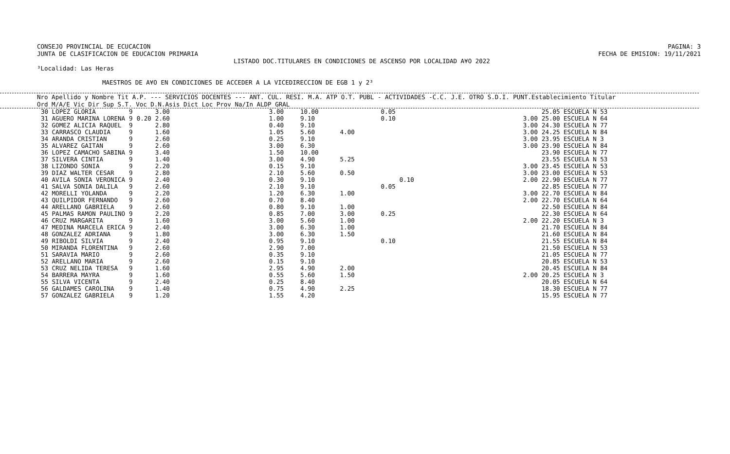CONSEJO PROVINCIAL DE ECUCACION
JUNTA DE CLASIFICACION DE EDUCACION PRIMARIA
PAGINA: 3
FECHA DE EMISION: 19/11/2021
LISTADO DOC.TITULARES EN CONDICIONES DE ASCENSO POR LOCALIDAD A¥O 2022
³Localidad: Las Heras
MAESTROS DE A¥O EN CONDICIONES DE ACCEDER A LA VICEDIRECCION DE EGB 1 y 2³
Nro Apellido y Nombre Tit A.P. --- SERVICIOS DOCENTES --- ANT. CUL. RESI. M.A. ATP O.T. PUBL - ACTIVIDADES -C.C. J.E. OTRO S.D.I. PUNT.Establecimiento Titular
Ord M/A/E Vic Dir Sup S.T. Voc D.N.Asis Dict Loc Prov Na/In ALDP GRAL
| 30 LOPEZ GLORIA | 9 | | 3.00 | 3.00 | 10.00 | | 0.05 | | | 25.05 ESCUELA N 53 |
| 31 AGUERO MARINA LORENA | 9 | 0.20 | 2.60 | 1.00 | 9.10 | | 0.10 | | 3.00 | 25.00 ESCUELA N 64 |
| 32 GOMEZ ALICIA RAQUEL | 9 | | 2.80 | 0.40 | 9.10 | | | | 3.00 | 24.30 ESCUELA N 77 |
| 33 CARRASCO CLAUDIA | 9 | | 1.60 | 1.05 | 5.60 | 4.00 | | | 3.00 | 24.25 ESCUELA N 84 |
| 34 ARANDA CRISTIAN | 9 | | 2.60 | 0.25 | 9.10 | | | | 3.00 | 23.95 ESCUELA N 3 |
| 35 ALVAREZ GAITAN | 9 | | 2.60 | 3.00 | 6.30 | | | | 3.00 | 23.90 ESCUELA N 84 |
| 36 LOPEZ CAMACHO SABINA | 9 | | 3.40 | 1.50 | 10.00 | | | | | 23.90 ESCUELA N 77 |
| 37 SILVERA CINTIA | 9 | | 1.40 | 3.00 | 4.90 | 5.25 | | | | 23.55 ESCUELA N 53 |
| 38 LIZONDO SONIA | 9 | | 2.20 | 0.15 | 9.10 | | | | 3.00 | 23.45 ESCUELA N 53 |
| 39 DIAZ WALTER CESAR | 9 | | 2.80 | 2.10 | 5.60 | 0.50 | | | 3.00 | 23.00 ESCUELA N 53 |
| 40 AVILA SONIA VERONICA | 9 | | 2.40 | 0.30 | 9.10 | | | 0.10 | 2.00 | 22.90 ESCUELA N 77 |
| 41 SALVA SONIA DALILA | 9 | | 2.60 | 2.10 | 9.10 | | 0.05 | | | 22.85 ESCUELA N 77 |
| 42 MORELLI YOLANDA | 9 | | 2.20 | 1.20 | 6.30 | 1.00 | | | 3.00 | 22.70 ESCUELA N 84 |
| 43 QUILPIDOR FERNANDO | 9 | | 2.60 | 0.70 | 8.40 | | | | 2.00 | 22.70 ESCUELA N 64 |
| 44 ARELLANO GABRIELA | 9 | | 2.60 | 0.80 | 9.10 | 1.00 | | | | 22.50 ESCUELA N 84 |
| 45 PALMAS RAMON PAULINO | 9 | | 2.20 | 0.85 | 7.00 | 3.00 | 0.25 | | | 22.30 ESCUELA N 64 |
| 46 CRUZ MARGARITA | 9 | | 1.60 | 3.00 | 5.60 | 1.00 | | | 2.00 | 22.20 ESCUELA N 3 |
| 47 MEDINA MARCELA ERICA | 9 | | 2.40 | 3.00 | 6.30 | 1.00 | | | | 21.70 ESCUELA N 84 |
| 48 GONZALEZ ADRIANA | 9 | | 1.80 | 3.00 | 6.30 | 1.50 | | | | 21.60 ESCUELA N 84 |
| 49 RIBOLDI SILVIA | 9 | | 2.40 | 0.95 | 9.10 | | 0.10 | | | 21.55 ESCUELA N 84 |
| 50 MIRANDA FLORENTINA | 9 | | 2.60 | 2.90 | 7.00 | | | | | 21.50 ESCUELA N 53 |
| 51 SARAVIA MARIO | 9 | | 2.60 | 0.35 | 9.10 | | | | | 21.05 ESCUELA N 77 |
| 52 ARELLANO MARIA | 9 | | 2.60 | 0.15 | 9.10 | | | | | 20.85 ESCUELA N 53 |
| 53 CRUZ NELIDA TERESA | 9 | | 1.60 | 2.95 | 4.90 | 2.00 | | | | 20.45 ESCUELA N 84 |
| 54 BARRERA MAYRA | 9 | | 1.60 | 0.55 | 5.60 | 1.50 | | | 2.00 | 20.25 ESCUELA N 3 |
| 55 SILVA VICENTA | 9 | | 2.40 | 0.25 | 8.40 | | | | | 20.05 ESCUELA N 64 |
| 56 GALDAMES CAROLINA | 9 | | 1.40 | 0.75 | 4.90 | 2.25 | | | | 18.30 ESCUELA N 77 |
| 57 GONZALEZ GABRIELA | 9 | | 1.20 | 1.55 | 4.20 | | | | | 15.95 ESCUELA N 77 |